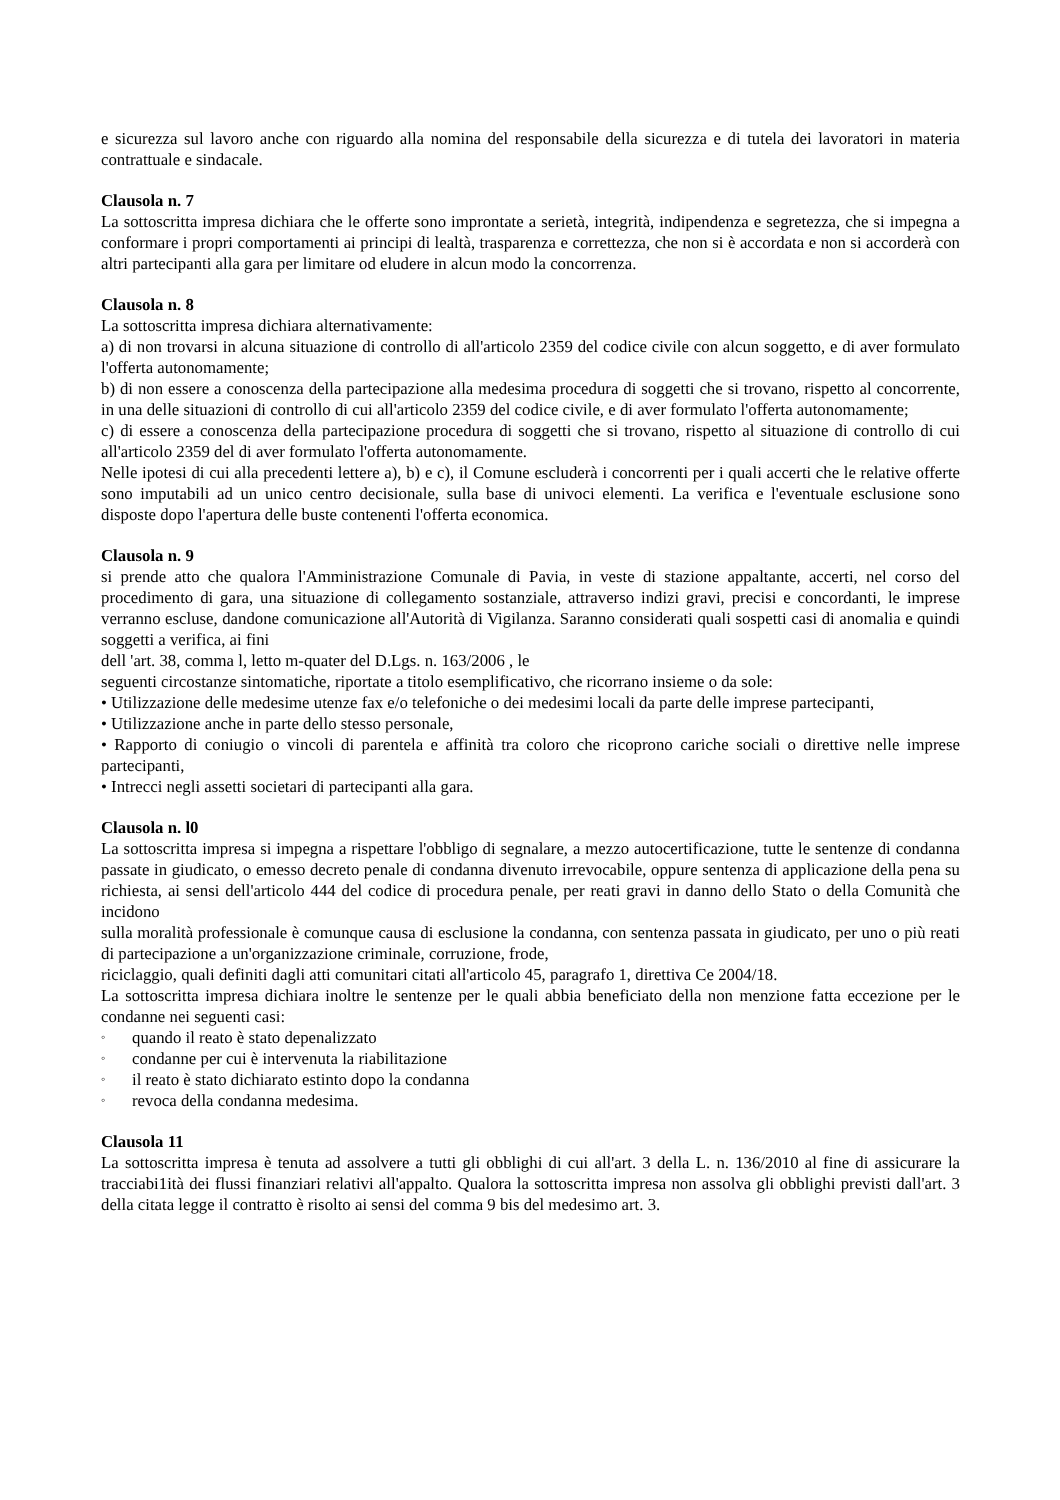e sicurezza sul lavoro anche con riguardo alla nomina del responsabile della sicurezza e di tutela dei lavoratori in materia contrattuale e sindacale.
Clausola n. 7
La sottoscritta impresa dichiara che le offerte sono improntate a serietà, integrità, indipendenza e segretezza, che si impegna a conformare i propri comportamenti ai principi di lealtà, trasparenza e correttezza, che non si è accordata e non si accorderà con altri partecipanti alla gara per limitare od eludere in alcun modo la concorrenza.
Clausola n. 8
La sottoscritta impresa dichiara alternativamente:
a) di non trovarsi in alcuna situazione di controllo di all'articolo 2359 del codice civile con alcun soggetto, e di aver formulato l'offerta autonomamente;
b) di non essere a conoscenza della partecipazione alla medesima procedura di soggetti che si trovano, rispetto al concorrente, in una delle situazioni di controllo di cui all'articolo 2359 del codice civile, e di aver formulato l'offerta autonomamente;
c) di essere a conoscenza della partecipazione procedura di soggetti che si trovano, rispetto al situazione di controllo di cui all'articolo 2359 del di aver formulato l'offerta autonomamente.
Nelle ipotesi di cui alla precedenti lettere a), b) e c), il Comune escluderà i concorrenti per i quali accerti che le relative offerte sono imputabili ad un unico centro decisionale, sulla base di univoci elementi. La verifica e l'eventuale esclusione sono disposte dopo l'apertura delle buste contenenti l'offerta economica.
Clausola n. 9
si prende atto che qualora l'Amministrazione Comunale di Pavia, in veste di stazione appaltante, accerti, nel corso del procedimento di gara, una situazione di collegamento sostanziale, attraverso indizi gravi, precisi e concordanti, le imprese verranno escluse, dandone comunicazione all'Autorità di Vigilanza. Saranno considerati quali sospetti casi di anomalia e quindi soggetti a verifica, ai fini
dell 'art. 38, comma l, letto m-quater del D.Lgs. n. 163/2006 , le
seguenti circostanze sintomatiche, riportate a titolo esemplificativo, che ricorrano insieme o da sole:
• Utilizzazione delle medesime utenze fax e/o telefoniche o dei medesimi locali da parte delle imprese partecipanti,
• Utilizzazione anche in parte dello stesso personale,
• Rapporto di coniugio o vincoli di parentela e affinità tra coloro che ricoprono cariche sociali o direttive nelle imprese partecipanti,
• Intrecci negli assetti societari di partecipanti alla gara.
Clausola n. l0
La sottoscritta impresa si impegna a rispettare l'obbligo di segnalare, a mezzo autocertificazione, tutte le sentenze di condanna passate in giudicato, o emesso decreto penale di condanna divenuto irrevocabile, oppure sentenza di applicazione della pena su richiesta, ai sensi dell'articolo 444 del codice di procedura penale, per reati gravi in danno dello Stato o della Comunità che incidono
sulla moralità professionale è comunque causa di esclusione la condanna, con sentenza passata in giudicato, per uno o più reati di partecipazione a un'organizzazione criminale, corruzione, frode,
riciclaggio, quali definiti dagli atti comunitari citati all'articolo 45, paragrafo 1, direttiva Ce 2004/18.
La sottoscritta impresa dichiara inoltre le sentenze per le quali abbia beneficiato della non menzione fatta eccezione per le condanne nei seguenti casi:
◦ quando il reato è stato depenalizzato
◦ condanne per cui è intervenuta la riabilitazione
◦ il reato è stato dichiarato estinto dopo la condanna
◦ revoca della condanna medesima.
Clausola 11
La sottoscritta impresa è tenuta ad assolvere a tutti gli obblighi di cui all'art. 3 della L. n. 136/2010 al fine di assicurare la tracciabi1ità dei flussi finanziari relativi all'appalto. Qualora la sottoscritta impresa non assolva gli obblighi previsti dall'art. 3 della citata legge il contratto è risolto ai sensi del comma 9 bis del medesimo art. 3.